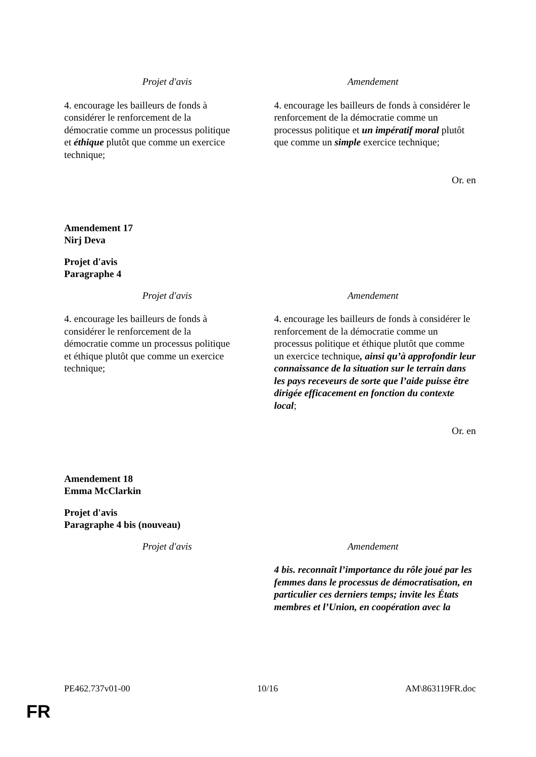| Projet d'avis | Amendement |
| --- | --- |
| 4. encourage les bailleurs de fonds à considérer le renforcement de la démocratie comme un processus politique et éthique plutôt que comme un exercice technique; | 4. encourage les bailleurs de fonds à considérer le renforcement de la démocratie comme un processus politique et un impératif moral plutôt que comme un simple exercice technique; |
Or. en
Amendement 17
Nirj Deva
Projet d'avis
Paragraphe 4
| Projet d'avis | Amendement |
| --- | --- |
| 4. encourage les bailleurs de fonds à considérer le renforcement de la démocratie comme un processus politique et éthique plutôt que comme un exercice technique; | 4. encourage les bailleurs de fonds à considérer le renforcement de la démocratie comme un processus politique et éthique plutôt que comme un exercice technique , ainsi qu’à approfondir leur connaissance de la situation sur le terrain dans les pays receveurs de sorte que l’aide puisse être dirigée efficacement en fonction du contexte local ; |
Or. en
Amendement 18
Emma McClarkin
Projet d'avis
Paragraphe 4 bis (nouveau)
| Projet d'avis | Amendement |
| --- | --- |
| | 4 bis. reconnaît l’importance du rôle joué par les femmes dans le processus de démocratisation, en particulier ces derniers temps; invite les États membres et l’Union, en coopération avec la |
PE462.737v01-00 10/16 AM\863119FR.doc
FR